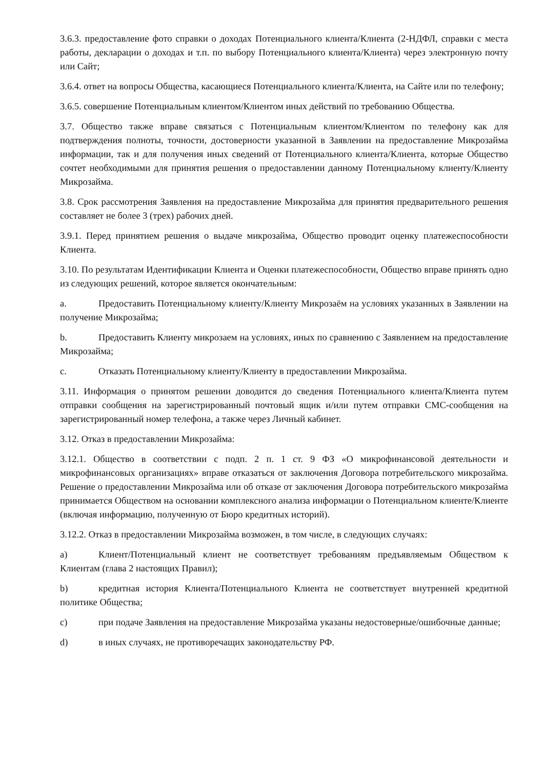3.6.3. предоставление фото справки о доходах Потенциального клиента/Клиента (2-НДФЛ, справки с места работы, декларации о доходах и т.п. по выбору Потенциального клиента/Клиента) через электронную почту или Сайт;
3.6.4. ответ на вопросы Общества, касающиеся Потенциального клиента/Клиента, на Сайте или по телефону;
3.6.5. совершение Потенциальным клиентом/Клиентом иных действий по требованию Общества.
3.7. Общество также вправе связаться с Потенциальным клиентом/Клиентом по телефону как для подтверждения полноты, точности, достоверности указанной в Заявлении на предоставление Микрозайма информации, так и для получения иных сведений от Потенциального клиента/Клиента, которые Общество сочтет необходимыми для принятия решения о предоставлении данному Потенциальному клиенту/Клиенту Микрозайма.
3.8. Срок рассмотрения Заявления на предоставление Микрозайма для принятия предварительного решения составляет не более 3 (трех) рабочих дней.
3.9.1. Перед принятием решения о выдаче микрозайма, Общество проводит оценку платежеспособности Клиента.
3.10. По результатам Идентификации Клиента и Оценки платежеспособности, Общество вправе принять одно из следующих решений, которое является окончательным:
a. Предоставить Потенциальному клиенту/Клиенту Микрозаём на условиях указанных в Заявлении на получение Микрозайма;
b. Предоставить Клиенту микрозаем на условиях, иных по сравнению с Заявлением на предоставление Микрозайма;
c. Отказать Потенциальному клиенту/Клиенту в предоставлении Микрозайма.
3.11. Информация о принятом решении доводится до сведения Потенциального клиента/Клиента путем отправки сообщения на зарегистрированный почтовый ящик и/или путем отправки СМС-сообщения на зарегистрированный номер телефона, а также через Личный кабинет.
3.12. Отказ в предоставлении Микрозайма:
3.12.1. Общество в соответствии с подп. 2 п. 1 ст. 9 ФЗ «О микрофинансовой деятельности и микрофинансовых организациях» вправе отказаться от заключения Договора потребительского микрозайма. Решение о предоставлении Микрозайма или об отказе от заключения Договора потребительского микрозайма принимается Обществом на основании комплексного анализа информации о Потенциальном клиенте/Клиенте (включая информацию, полученную от Бюро кредитных историй).
3.12.2. Отказ в предоставлении Микрозайма возможен, в том числе, в следующих случаях:
a) Клиент/Потенциальный клиент не соответствует требованиям предъявляемым Обществом к Клиентам (глава 2 настоящих Правил);
b) кредитная история Клиента/Потенциального Клиента не соответствует внутренней кредитной политике Общества;
c) при подаче Заявления на предоставление Микрозайма указаны недостоверные/ошибочные данные;
d) в иных случаях, не противоречащих законодательству РФ.